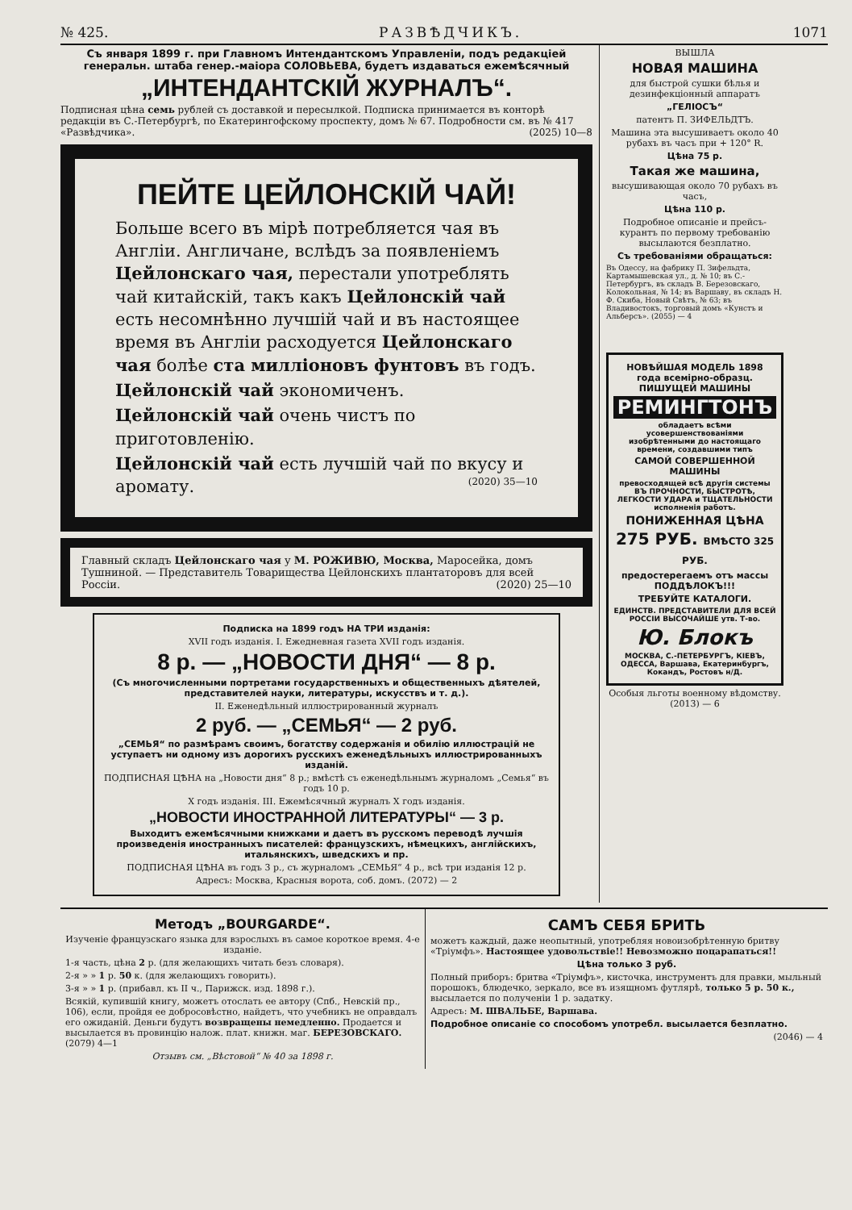№ 425. РАЗВѢДЧИКЪ. 1071
Съ января 1899 г. при Главномъ Интендантскомъ Управленіи, подъ редакціей генеральн. штаба генер.-маіора СОЛОВЬЕВА, будетъ издаваться ежемѣсячный
„ИНТЕНДАНТСКІЙ ЖУРНАЛЪ“.
Подписная цѣна семь рублей съ доставкой и пересылкой. Подписка принимается въ конторѣ редакціи въ С.-Петербургѣ, по Екатерингофскому проспекту, домъ № 67. Подробности см. въ № 417 «Развѣдчика». (2025) 10—8
ПЕЙТЕ ЦЕЙЛОНСКІЙ ЧАЙ!
Больше всего въ мірѣ потребляется чая въ Англіи. Англичане, вслѣдъ за появленіемъ Цейлонскаго чая, перестали употреблять чай китайскій, такъ какъ Цейлонскій чай есть несомнѣнно лучшій чай и въ настоящее время въ Англіи расходуется Цейлонскаго чая болѣе ста милліоновъ фунтовъ въ годъ.
Цейлонскій чай экономиченъ.
Цейлонскій чай очень чистъ по приготовленію.
Цейлонскій чай есть лучшій чай по вкусу и аромату. (2020) 35—10
Главный складъ Цейлонскаго чая у М. РОЖИВЮ, Москва, Маросейка, домъ Тушниной. — Представитель Товарищества Цейлонскихъ плантаторовъ для всей Россіи. (2020) 25—10
Подписка на 1899 годъ НА ТРИ изданія:
XVII годъ изданія. I. Ежедневная газета XVII годъ изданія.
8 р. — „НОВОСТИ ДНЯ“ — 8 р.
(Съ многочисленными портретами государственныхъ и общественныхъ дѣятелей, представителей науки, литературы, искусствъ и т. д.).
II. Еженедѣльный иллюстрированный журналъ
2 руб. — „СЕМЬЯ“ — 2 руб.
„СЕМЬЯ“ по размѣрамъ своимъ, богатству содержанія и обилію иллюстрацій не уступаетъ ни одному изъ дорогихъ русскихъ еженедѣльныхъ иллюстрированныхъ изданій.
ПОДПИСНАЯ ЦѢНА на „Новости дня“ 8 р.; вмѣстѣ съ еженедѣльнымъ журналомъ „Семья“ въ годъ 10 р.
X годъ изданія. III. Ежемѣсячный журналъ X годъ изданія.
„НОВОСТИ ИНОСТРАННОЙ ЛИТЕРАТУРЫ“ — 3 р.
Выходитъ ежемѣсячными книжками и даетъ въ русскомъ переводѣ лучшія произведенія иностранныхъ писателей: французскихъ, нѣмецкихъ, англійскихъ, итальянскихъ, шведскихъ и пр.
ПОДПИСНАЯ ЦѢНА въ годъ 3 р., съ журналомъ „СЕМЬЯ“ 4 р., всѣ три изданія 12 р.
Адресъ: Москва, Красныя ворота, соб. домъ. (2072) — 2
ВЫШЛА
НОВАЯ МАШИНА
для быстрой сушки бѣлья и дезинфекціонный аппаратъ
„ГЕЛІОСЪ“
патентъ П. ЗИФЕЛЬДТЪ.
Машина эта высушиваетъ около 40 рубахъ въ часъ при + 120° R.
Цѣна 75 р.
Такая же машина,
высушивающая около 70 рубахъ въ часъ,
Цѣна 110 р.
Подробное описаніе и прейсъ-курантъ по первому требованію высылаются безплатно.
Съ требованіями обращаться:
Въ Одессу, на фабрику П. Зифельдта, Картамышевская ул., д. № 10; въ С.-Петербургъ, въ складъ В. Березовскаго, Колокольная, № 14; въ Варшаву, въ складъ Н. Ф. Скиба, Новый Свѣтъ, № 63; въ Владивостокъ, торговый домъ «Кунстъ и Альберсъ». (2055) — 4
НОВѢЙШАЯ МОДЕЛЬ 1898 года всемірно-образц. ПИШУЩЕЙ МАШИНЫ
РЕМИНГТОНЪ
обладаетъ всѣми усовершенствованіями изобрѣтенными до настоящаго времени, создавшими типъ
САМОЙ СОВЕРШЕННОЙ МАШИНЫ
превосходящей всѣ другія системы ВЪ ПРОЧНОСТИ, БЫСТРОТѢ, ЛЕГКОСТИ УДАРА и ТЩАТЕЛЬНОСТИ исполненія работъ.
ПОНИЖЕННАЯ ЦѢНА
275 РУБ. ВМѢСТО 325 РУБ.
предостерегаемъ отъ массы ПОДДѢЛОКЪ!!!
ТРЕБУЙТЕ КАТАЛОГИ.
ЕДИНСТВ. ПРЕДСТАВИТЕЛИ ДЛЯ ВСЕЙ РОССІИ ВЫСОЧАЙШЕ утв. Т-во.
Ю. Блокъ
МОСКВА, С.-ПЕТЕРБУРГЪ, КІЕВЪ, ОДЕССА, Варшава, Екатеринбургъ, Кокандъ, Ростовъ н/Д.
Особыя льготы военному вѣдомству. (2013) — 6
Методъ „BOURGARDE“.
Изученіе французскаго языка для взрослыхъ въ самое короткое время. 4-е изданіе.
1-я часть, цѣна 2 р. (для желающихъ читать безъ словаря).
2-я » » 1 р. 50 к. (для желающихъ говорить).
3-я » » 1 р. (прибавл. къ II ч., Парижск. изд. 1898 г.).
Всякій, купившій книгу, можетъ отослать ее автору (Спб., Невскій пр., 106), если, пройдя ее добросовѣстно, найдетъ, что учебникъ не оправдалъ его ожиданій. Деньги будутъ возвращены немедленно. Продается и высылается въ провинцію налож. плат. книжн. маг. БЕРЕЗОВСКАГО. (2079) 4—1
Отзывъ см. „Вѣстовой“ № 40 за 1898 г.
САМЪ СЕБЯ БРИТЬ
можетъ каждый, даже неопытный, употребляя новоизобрѣтенную бритву «Тріумфъ». Настоящее удовольствіе!! Невозможно поцарапаться!!
Цѣна только 3 руб.
Полный приборъ: бритва «Тріумфъ», кисточка, инструментъ для правки, мыльный порошокъ, блюдечко, зеркало, все въ изящномъ футлярѣ, только 5 р. 50 к., высылается по полученіи 1 р. задатку.
Адресъ: М. ШВАЛЬБЕ, Варшава.
Подробное описаніе со способомъ употребл. высылается безплатно.
(2046) — 4